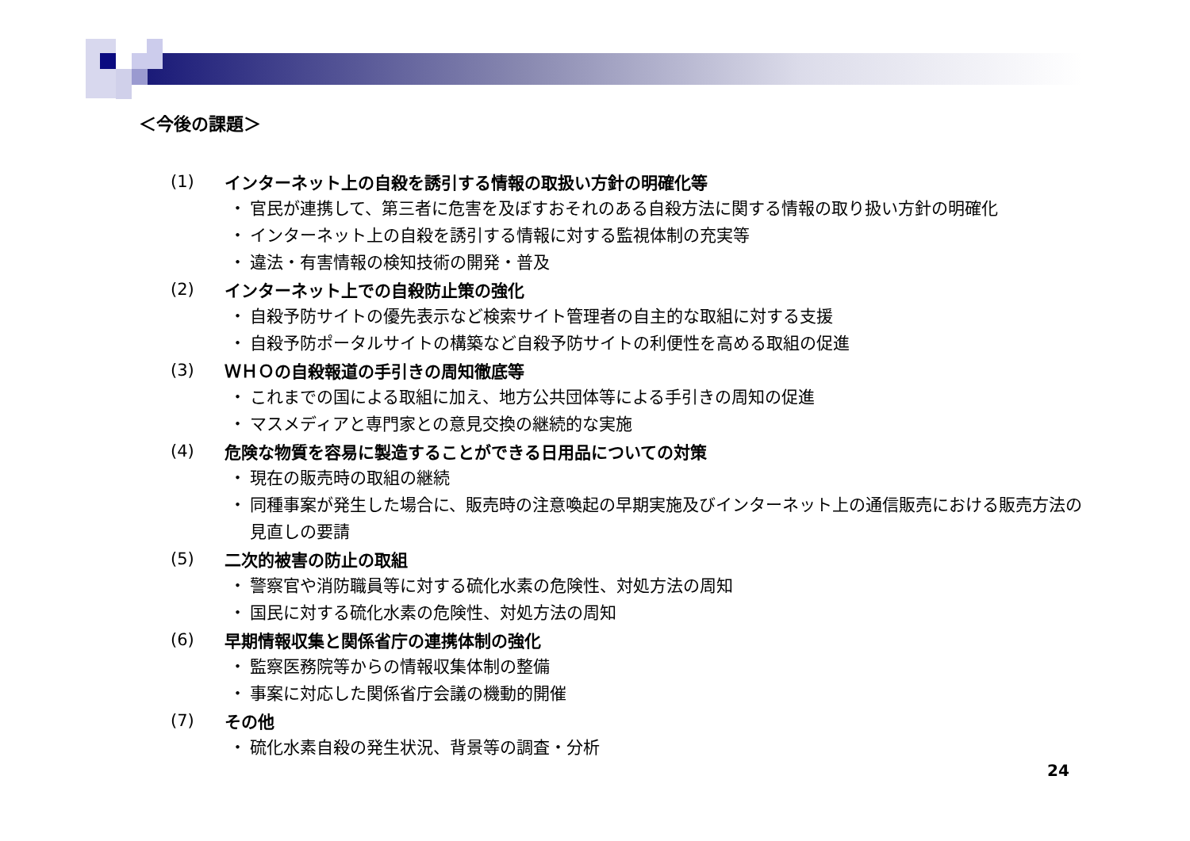＜今後の課題＞
(1) インターネット上の自殺を誘引する情報の取扱い方針の明確化等
・ 官民が連携して、第三者に危害を及ぼすおそれのある自殺方法に関する情報の取り扱い方針の明確化
・ インターネット上の自殺を誘引する情報に対する監視体制の充実等
・ 違法・有害情報の検知技術の開発・普及
(2) インターネット上での自殺防止策の強化
・ 自殺予防サイトの優先表示など検索サイト管理者の自主的な取組に対する支援
・ 自殺予防ポータルサイトの構築など自殺予防サイトの利便性を高める取組の促進
(3) ＷＨＯの自殺報道の手引きの周知徹底等
・ これまでの国による取組に加え、地方公共団体等による手引きの周知の促進
・ マスメディアと専門家との意見交換の継続的な実施
(4) 危険な物質を容易に製造することができる日用品についての対策
・ 現在の販売時の取組の継続
・ 同種事案が発生した場合に、販売時の注意喚起の早期実施及びインターネット上の通信販売における販売方法の見直しの要請
(5) 二次的被害の防止の取組
・ 警察官や消防職員等に対する硫化水素の危険性、対処方法の周知
・ 国民に対する硫化水素の危険性、対処方法の周知
(6) 早期情報収集と関係省庁の連携体制の強化
・ 監察医務院等からの情報収集体制の整備
・ 事案に対応した関係省庁会議の機動的開催
(7) その他
・ 硫化水素自殺の発生状況、背景等の調査・分析
24